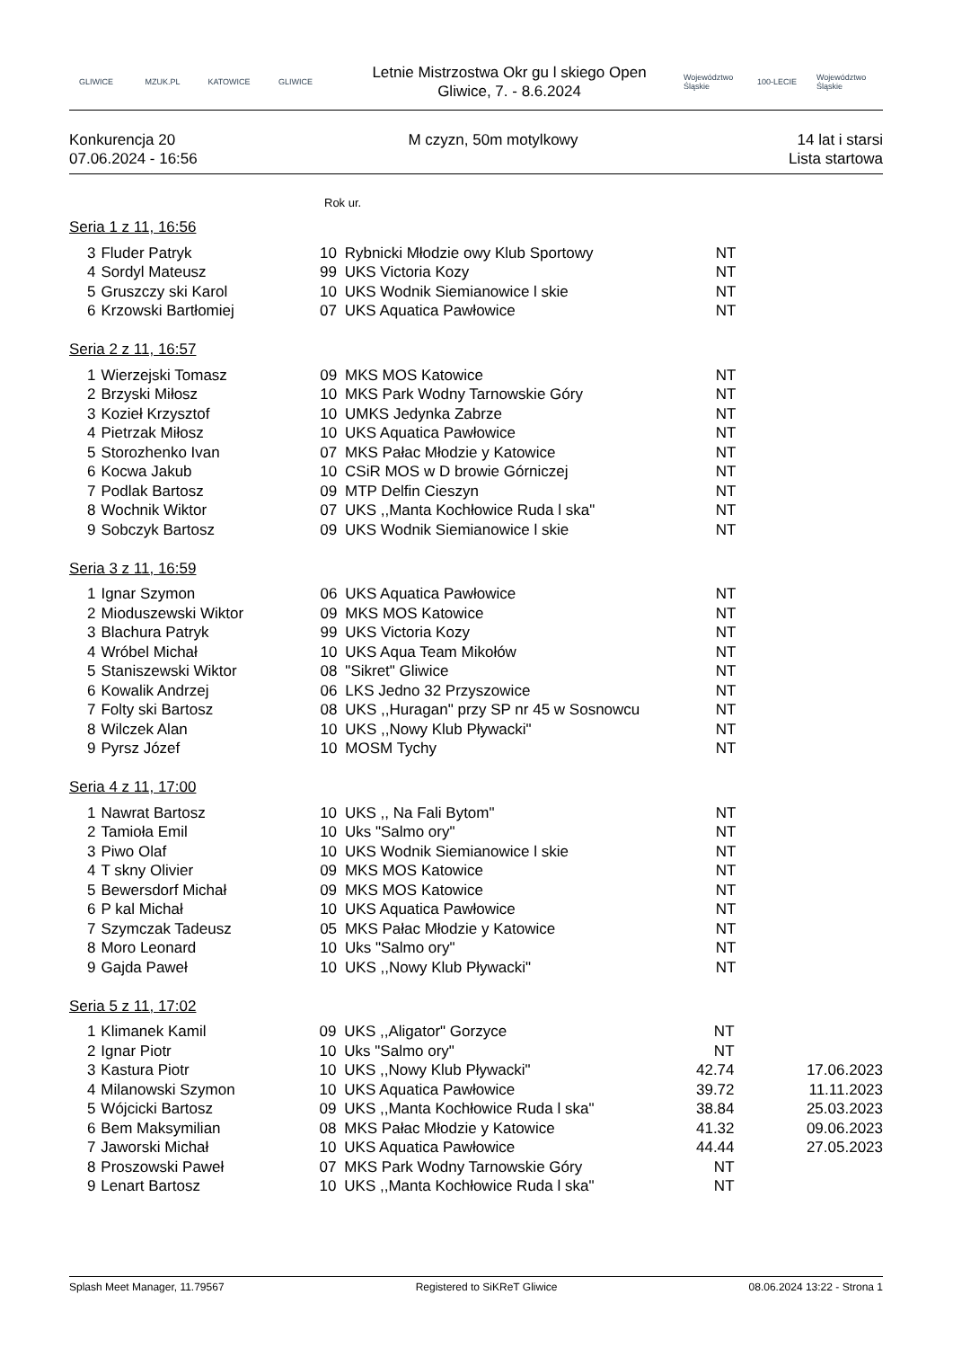GLIWICE MZUK.PL KATOWICE GLIWICE
Letnie Mistrzostwa Okr gu l skiego Open
Gliwice, 7. - 8.6.2024
Województwo Śląskie
100-LECIE
Województwo Śląskie
Konkurencja 20
07.06.2024 - 16:56
M czyzn, 50m motylkowy 14 lat i starsi
Lista startowa
Rok ur.
Seria 1 z 11, 16:56
| 3 | Fluder Patryk | 10 | Rybnicki Młodzie owy Klub Sportowy | NT | |
| 4 | Sordyl Mateusz | 99 | UKS Victoria Kozy | NT | |
| 5 | Gruszczy ski Karol | 10 | UKS Wodnik Siemianowice l skie | NT | |
| 6 | Krzowski Bartłomiej | 07 | UKS Aquatica Pawłowice | NT | |
Seria 2 z 11, 16:57
| 1 | Wierzejski Tomasz | 09 | MKS MOS Katowice | NT | |
| 2 | Brzyski Miłosz | 10 | MKS Park Wodny Tarnowskie Góry | NT | |
| 3 | Kozieł Krzysztof | 10 | UMKS Jedynka Zabrze | NT | |
| 4 | Pietrzak Miłosz | 10 | UKS Aquatica Pawłowice | NT | |
| 5 | Storozhenko Ivan | 07 | MKS Pałac Młodzie y Katowice | NT | |
| 6 | Kocwa Jakub | 10 | CSiR MOS w D browie Górniczej | NT | |
| 7 | Podlak Bartosz | 09 | MTP Delfin Cieszyn | NT | |
| 8 | Wochnik Wiktor | 07 | UKS ,,Manta Kochłowice Ruda l ska" | NT | |
| 9 | Sobczyk Bartosz | 09 | UKS Wodnik Siemianowice l skie | NT | |
Seria 3 z 11, 16:59
| 1 | Ignar Szymon | 06 | UKS Aquatica Pawłowice | NT | |
| 2 | Mioduszewski Wiktor | 09 | MKS MOS Katowice | NT | |
| 3 | Blachura Patryk | 99 | UKS Victoria Kozy | NT | |
| 4 | Wróbel Michał | 10 | UKS Aqua Team Mikołów | NT | |
| 5 | Staniszewski Wiktor | 08 | "Sikret" Gliwice | NT | |
| 6 | Kowalik Andrzej | 06 | LKS Jedno 32 Przyszowice | NT | |
| 7 | Folty ski Bartosz | 08 | UKS ,,Huragan" przy SP nr 45 w Sosnowcu | NT | |
| 8 | Wilczek Alan | 10 | UKS ,,Nowy Klub Pływacki" | NT | |
| 9 | Pyrsz Józef | 10 | MOSM Tychy | NT | |
Seria 4 z 11, 17:00
| 1 | Nawrat Bartosz | 10 | UKS ,, Na Fali Bytom" | NT | |
| 2 | Tamioła Emil | 10 | Uks "Salmo ory" | NT | |
| 3 | Piwo Olaf | 10 | UKS Wodnik Siemianowice l skie | NT | |
| 4 | T skny Olivier | 09 | MKS MOS Katowice | NT | |
| 5 | Bewersdorf Michał | 09 | MKS MOS Katowice | NT | |
| 6 | P kal Michał | 10 | UKS Aquatica Pawłowice | NT | |
| 7 | Szymczak Tadeusz | 05 | MKS Pałac Młodzie y Katowice | NT | |
| 8 | Moro Leonard | 10 | Uks "Salmo ory" | NT | |
| 9 | Gajda Paweł | 10 | UKS ,,Nowy Klub Pływacki" | NT | |
Seria 5 z 11, 17:02
| 1 | Klimanek Kamil | 09 | UKS ,,Aligator" Gorzyce | NT | |
| 2 | Ignar Piotr | 10 | Uks "Salmo ory" | NT | |
| 3 | Kastura Piotr | 10 | UKS ,,Nowy Klub Pływacki" | 42.74 | 17.06.2023 |
| 4 | Milanowski Szymon | 10 | UKS Aquatica Pawłowice | 39.72 | 11.11.2023 |
| 5 | Wójcicki Bartosz | 09 | UKS ,,Manta Kochłowice Ruda l ska" | 38.84 | 25.03.2023 |
| 6 | Bem Maksymilian | 08 | MKS Pałac Młodzie y Katowice | 41.32 | 09.06.2023 |
| 7 | Jaworski Michał | 10 | UKS Aquatica Pawłowice | 44.44 | 27.05.2023 |
| 8 | Proszowski Paweł | 07 | MKS Park Wodny Tarnowskie Góry | NT | |
| 9 | Lenart Bartosz | 10 | UKS ,,Manta Kochłowice Ruda l ska" | NT | |
Splash Meet Manager, 11.79567 Registered to SiKReT Gliwice 08.06.2024 13:22 - Strona 1